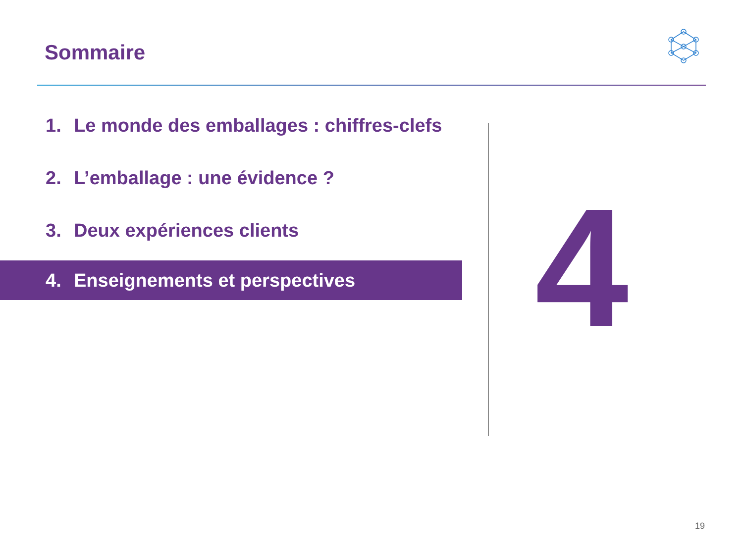Sommaire
1. Le monde des emballages : chiffres-clefs
2. L’emballage : une évidence ?
3. Deux expériences clients
4. Enseignements et perspectives
4
19